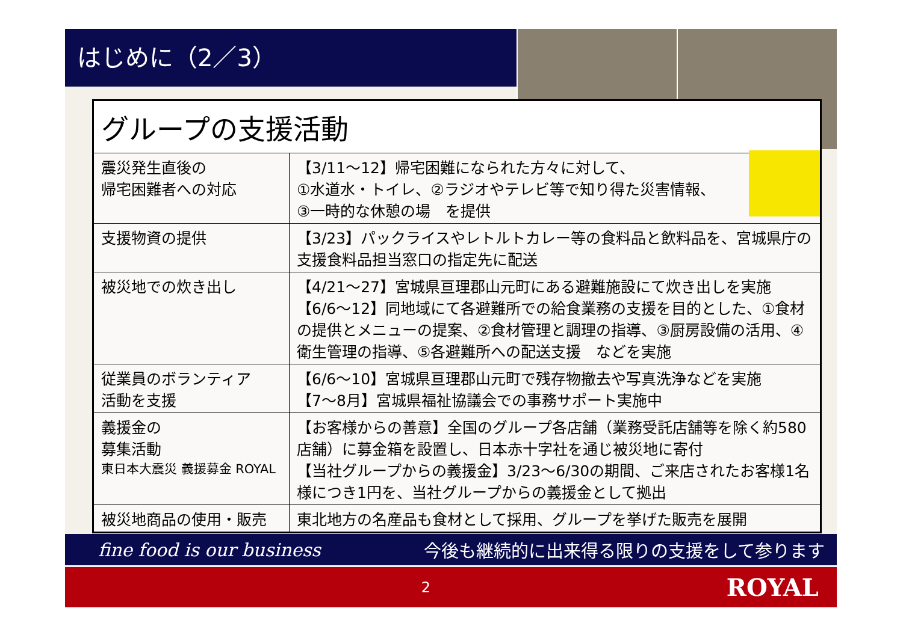はじめに（2／3）
| グループの支援活動 | |
| --- | --- |
| 震災発生直後の 帰宅困難者への対応 | 【3/11～12】帰宅困難になられた方々に対して、 ①水道水・トイレ、②ラジオやテレビ等で知り得た災害情報、 ③一時的な休憩の場 を提供 |
| 支援物資の提供 | 【3/23】パックライスやレトルトカレー等の食料品と飲料品を、宮城県庁の支援食料品担当窓口の指定先に配送 |
| 被災地での炊き出し | 【4/21～27】宮城県亘理郡山元町にある避難施設にて炊き出しを実施 【6/6～12】同地域にて各避難所での給食業務の支援を目的とした、①食材の提供とメニューの提案、②食材管理と調理の指導、③厨房設備の活用、④衛生管理の指導、⑤各避難所への配送支援 などを実施 |
| 従業員のボランティア 活動を支援 | 【6/6～10】宮城県亘理郡山元町で残存物撤去や写真洗浄などを実施 【7～8月】宮城県福祉協議会での事務サポート実施中 |
| 義援金の 募集活動 東日本大震災 義援募金 ROYAL | 【お客様からの善意】全国のグループ各店舗（業務受託店舗等を除く約580店舗）に募金箱を設置し、日本赤十字社を通じ被災地に寄付 【当社グループからの義援金】3/23～6/30の期間、ご来店されたお客様1名様につき1円を、当社グループからの義援金として拠出 |
| 被災地商品の使用・販売 | 東北地方の名産品も食材として採用、グループを挙げた販売を展開 |
fine food is our business 今後も継続的に出来得る限りの支援をして参ります
2
ROYAL